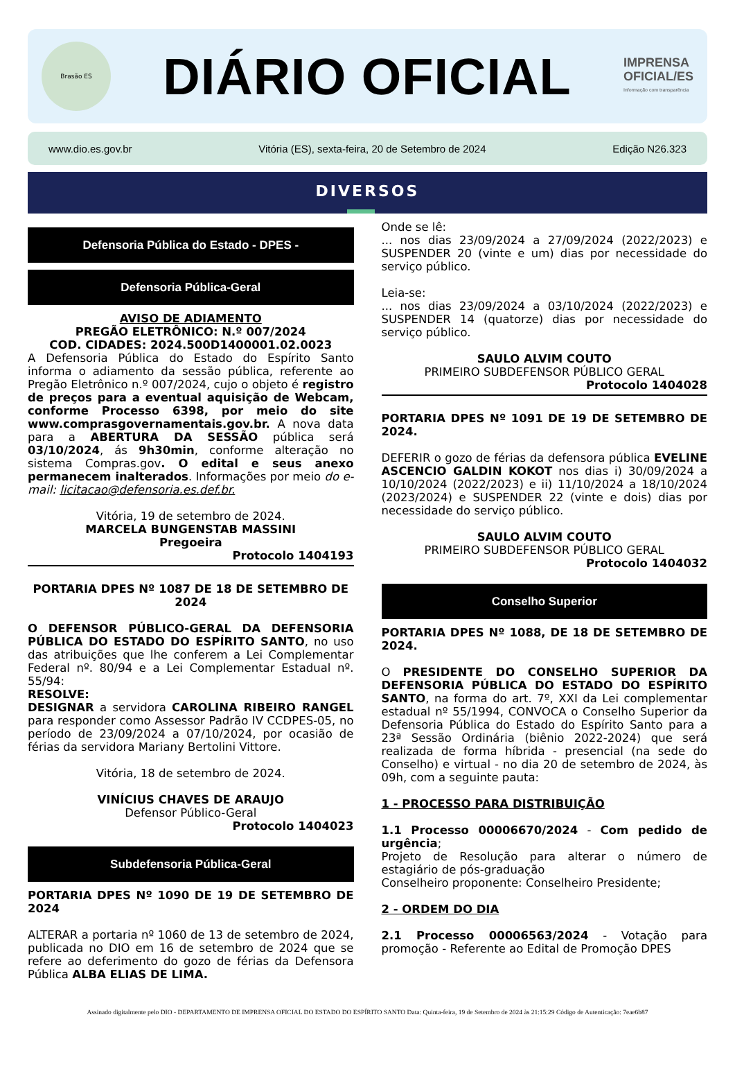Brasão ES
DIÁRIO OFICIAL
IMPRENSA
OFICIAL/ES
Informação com transparência
www.dio.es.gov.br Vitória (ES), sexta-feira, 20 de Setembro de 2024 Edição N26.323
DIVERSOS
Defensoria Pública do Estado - DPES -
Defensoria Pública-Geral
AVISO DE ADIAMENTO
PREGÃO ELETRÔNICO: N.º 007/2024
COD. CIDADES: 2024.500D1400001.02.0023
A Defensoria Pública do Estado do Espírito Santo informa o adiamento da sessão pública, referente ao Pregão Eletrônico n.º 007/2024, cujo o objeto é registro de preços para a eventual aquisição de Webcam, conforme Processo 6398, por meio do site www.comprasgovernamentais.gov.br. A nova data para a ABERTURA DA SESSÃO pública será 03/10/2024, ás 9h30min, conforme alteração no sistema Compras.gov. O edital e seus anexo permanecem inalterados. Informações por meio do e-mail: licitacao@defensoria.es.def.br.
Vitória, 19 de setembro de 2024.
MARCELA BUNGENSTAB MASSINI
Pregoeira
Protocolo 1404193
PORTARIA DPES Nº 1087 DE 18 DE SETEMBRO DE 2024
O DEFENSOR PÚBLICO-GERAL DA DEFENSORIA PÚBLICA DO ESTADO DO ESPÍRITO SANTO, no uso das atribuições que lhe conferem a Lei Complementar Federal nº. 80/94 e a Lei Complementar Estadual nº. 55/94:
RESOLVE:
DESIGNAR a servidora CAROLINA RIBEIRO RANGEL para responder como Assessor Padrão IV CCDPES-05, no período de 23/09/2024 a 07/10/2024, por ocasião de férias da servidora Mariany Bertolini Vittore.
Vitória, 18 de setembro de 2024.
VINÍCIUS CHAVES DE ARAUJO
Defensor Público-Geral
Protocolo 1404023
Subdefensoria Pública-Geral
PORTARIA DPES Nº 1090 DE 19 DE SETEMBRO DE 2024
ALTERAR a portaria nº 1060 de 13 de setembro de 2024, publicada no DIO em 16 de setembro de 2024 que se refere ao deferimento do gozo de férias da Defensora Pública ALBA ELIAS DE LIMA.
Onde se lê:
... nos dias 23/09/2024 a 27/09/2024 (2022/2023) e SUSPENDER 20 (vinte e um) dias por necessidade do serviço público.
Leia-se:
... nos dias 23/09/2024 a 03/10/2024 (2022/2023) e SUSPENDER 14 (quatorze) dias por necessidade do serviço público.
SAULO ALVIM COUTO
PRIMEIRO SUBDEFENSOR PÚBLICO GERAL
Protocolo 1404028
PORTARIA DPES Nº 1091 DE 19 DE SETEMBRO DE 2024.
DEFERIR o gozo de férias da defensora pública EVELINE ASCENCIO GALDIN KOKOT nos dias i) 30/09/2024 a 10/10/2024 (2022/2023) e ii) 11/10/2024 a 18/10/2024 (2023/2024) e SUSPENDER 22 (vinte e dois) dias por necessidade do serviço público.
SAULO ALVIM COUTO
PRIMEIRO SUBDEFENSOR PÚBLICO GERAL
Protocolo 1404032
Conselho Superior
PORTARIA DPES Nº 1088, DE 18 DE SETEMBRO DE 2024.
O PRESIDENTE DO CONSELHO SUPERIOR DA DEFENSORIA PÚBLICA DO ESTADO DO ESPÍRITO SANTO, na forma do art. 7º, XXI da Lei complementar estadual nº 55/1994, CONVOCA o Conselho Superior da Defensoria Pública do Estado do Espírito Santo para a 23ª Sessão Ordinária (biênio 2022-2024) que será realizada de forma híbrida - presencial (na sede do Conselho) e virtual - no dia 20 de setembro de 2024, às 09h, com a seguinte pauta:
1 - PROCESSO PARA DISTRIBUIÇÃO
1.1 Processo 00006670/2024 - Com pedido de urgência;
Projeto de Resolução para alterar o número de estagiário de pós-graduação
Conselheiro proponente: Conselheiro Presidente;
2 - ORDEM DO DIA
2.1 Processo 00006563/2024 - Votação para promoção - Referente ao Edital de Promoção DPES
Assinado digitalmente pelo DIO - DEPARTAMENTO DE IMPRENSA OFICIAL DO ESTADO DO ESPÍRITO SANTO Data: Quinta-feira, 19 de Setembro de 2024 às 21:15:29 Código de Autenticação: 7eae6b87